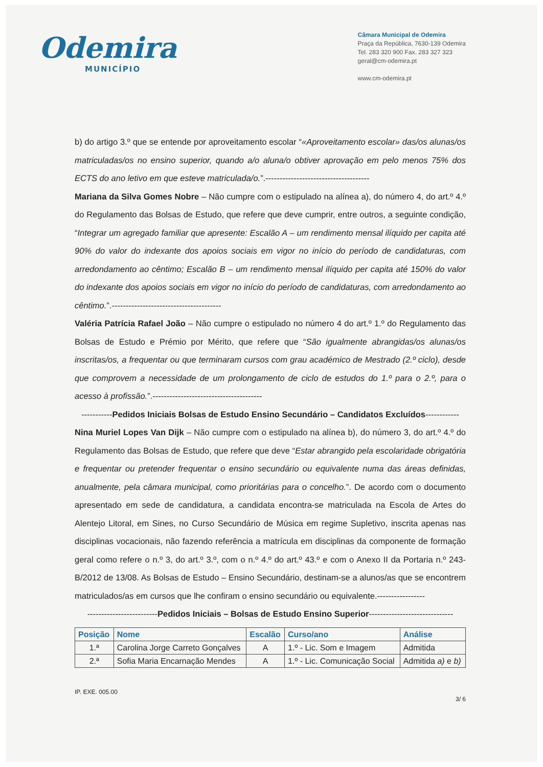Odemira
MUNICÍPIO
Câmara Municipal de Odemira
Praça da República, 7630-139 Odemira
Tel. 283 320 900 Fax. 283 327 323
geral@cm-odemira.pt
www.cm-odemira.pt
b) do artigo 3.º que se entende por aproveitamento escolar “«Aproveitamento escolar» das/os alunas/os matriculadas/os no ensino superior, quando a/o aluna/o obtiver aprovação em pelo menos 75% dos ECTS do ano letivo em que esteve matriculada/o.”.-------------------------------------
Mariana da Silva Gomes Nobre – Não cumpre com o estipulado na alínea a), do número 4, do art.º 4.º do Regulamento das Bolsas de Estudo, que refere que deve cumprir, entre outros, a seguinte condição, “Integrar um agregado familiar que apresente: Escalão A – um rendimento mensal ilíquido per capita até 90% do valor do indexante dos apoios sociais em vigor no início do período de candidaturas, com arredondamento ao cêntimo; Escalão B – um rendimento mensal ilíquido per capita até 150% do valor do indexante dos apoios sociais em vigor no início do período de candidaturas, com arredondamento ao cêntimo.”.---------------------------------------
Valéria Patrícia Rafael João – Não cumpre o estipulado no número 4 do art.º 1.º do Regulamento das Bolsas de Estudo e Prémio por Mérito, que refere que “São igualmente abrangidas/os alunas/os inscritas/os, a frequentar ou que terminaram cursos com grau académico de Mestrado (2.º ciclo), desde que comprovem a necessidade de um prolongamento de ciclo de estudos do 1.º para o 2.º, para o acesso à profissão.”.---------------------------------------
-----------Pedidos Iniciais Bolsas de Estudo Ensino Secundário – Candidatos Excluídos------------
Nina Muriel Lopes Van Dijk – Não cumpre com o estipulado na alínea b), do número 3, do art.º 4.º do Regulamento das Bolsas de Estudo, que refere que deve “Estar abrangido pela escolaridade obrigatória e frequentar ou pretender frequentar o ensino secundário ou equivalente numa das áreas definidas, anualmente, pela câmara municipal, como prioritárias para o concelho.”. De acordo com o documento apresentado em sede de candidatura, a candidata encontra-se matriculada na Escola de Artes do Alentejo Litoral, em Sines, no Curso Secundário de Música em regime Supletivo, inscrita apenas nas disciplinas vocacionais, não fazendo referência a matrícula em disciplinas da componente de formação geral como refere o n.º 3, do art.º 3.º, com o n.º 4.º do art.º 43.º e com o Anexo II da Portaria n.º 243-B/2012 de 13/08. As Bolsas de Estudo – Ensino Secundário, destinam-se a alunos/as que se encontrem matriculados/as em cursos que lhe confiram o ensino secundário ou equivalente.-----------------
-------------------------Pedidos Iniciais – Bolsas de Estudo Ensino Superior------------------------------
| Posição | Nome | Escalão | Curso/ano | Análise |
| --- | --- | --- | --- | --- |
| 1.ª | Carolina Jorge Carreto Gonçalves | A | 1.º - Lic. Som e Imagem | Admitida |
| 2.ª | Sofia Maria Encarnação Mendes | A | 1.º - Lic. Comunicação Social | Admitida a) e b) |
IP. EXE. 005.00
3/ 6